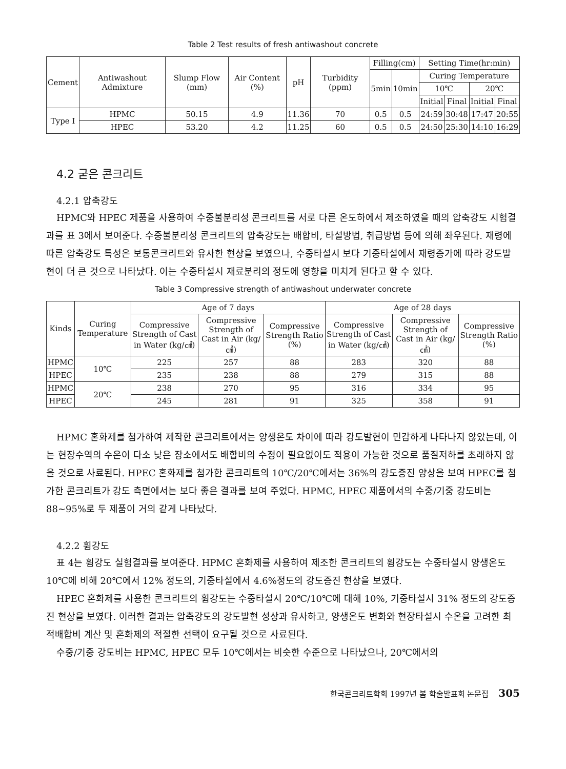Table 2 Test results of fresh antiwashout concrete
| Cement | Antiwashout Admixture | Slump Flow (mm) | Air Content (%) | pH | Turbidity (ppm) | Filling(cm) | | Setting Time(hr:min) | | | |
| --- | --- | --- | --- | --- | --- | --- | --- | --- | --- | --- | --- |
| | | | | | | 5min | 10min | Curing Temperature | | | |
| | | | | | | | | 10℃ | | 20℃ | |
| | | | | | | | | Initial | Final | Initial | Final |
| Type I | HPMC | 50.15 | 4.9 | 11.36 | 70 | 0.5 | 0.5 | 24:59 | 30:48 | 17:47 | 20:55 |
| | HPEC | 53.20 | 4.2 | 11.25 | 60 | 0.5 | 0.5 | 24:50 | 25:30 | 14:10 | 16:29 |
4.2 굳은 콘크리트
4.2.1 압축강도
HPMC와 HPEC 제품을 사용하여 수중불분리성 콘크리트를 서로 다른 온도하에서 제조하였을 때의 압축강도 시험결과를 표 3에서 보여준다. 수중불분리성 콘크리트의 압축강도는 배합비, 타설방법, 취급방법 등에 의해 좌우된다. 재령에 따른 압축강도 특성은 보통콘크리트와 유사한 현상을 보였으나, 수중타설시 보다 기중타설에서 재령증가에 따라 강도발현이 더 큰 것으로 나타났다. 이는 수중타설시 재료분리의 정도에 영향을 미치게 된다고 할 수 있다.
Table 3 Compressive strength of antiwashout underwater concrete
| Kinds | Curing Temperature | Age of 7 days | | | Age of 28 days | | |
| --- | --- | --- | --- | --- | --- | --- | --- |
| | | Compressive Strength of Cast in Water (kg/㎠) | Compressive Strength of Cast in Air (kg/㎠) | Compressive Strength Ratio (%) | Compressive Strength of Cast in Water (kg/㎠) | Compressive Strength of Cast in Air (kg/㎠) | Compressive Strength Ratio (%) |
| HPMC | 10℃ | 225 | 257 | 88 | 283 | 320 | 88 |
| HPEC | | 235 | 238 | 88 | 279 | 315 | 88 |
| HPMC | 20℃ | 238 | 270 | 95 | 316 | 334 | 95 |
| HPEC | | 245 | 281 | 91 | 325 | 358 | 91 |
HPMC 혼화제를 첨가하여 제작한 콘크리트에서는 양생온도 차이에 따라 강도발현이 민감하게 나타나지 않았는데, 이는 현장수역의 수온이 다소 낮은 장소에서도 배합비의 수정이 필요없이도 적용이 가능한 것으로 품질저하를 초래하지 않을 것으로 사료된다. HPEC 혼화제를 첨가한 콘크리트의 10℃/20℃에서는 36%의 강도증진 양상을 보여 HPEC를 첨가한 콘크리트가 강도 측면에서는 보다 좋은 결과를 보여 주었다. HPMC, HPEC 제품에서의 수중/기중 강도비는 88~95%로 두 제품이 거의 같게 나타났다.
4.2.2 휨강도
표 4는 휨강도 실험결과를 보여준다. HPMC 혼화제를 사용하여 제조한 콘크리트의 휨강도는 수중타설시 양생온도 10℃에 비해 20℃에서 12% 정도의, 기중타설에서 4.6%정도의 강도증진 현상을 보였다.
HPEC 혼화제를 사용한 콘크리트의 휨강도는 수중타설시 20℃/10℃에 대해 10%, 기중타설시 31% 정도의 강도증진 현상을 보였다. 이러한 결과는 압축강도의 강도발현 성상과 유사하고, 양생온도 변화와 현장타설시 수온을 고려한 최적배합비 계산 및 혼화제의 적절한 선택이 요구될 것으로 사료된다.
수중/기중 강도비는 HPMC, HPEC 모두 10℃에서는 비슷한 수준으로 나타났으나, 20℃에서의
한국콘크리트학회 1997년 봄 학술발표회 논문집 305